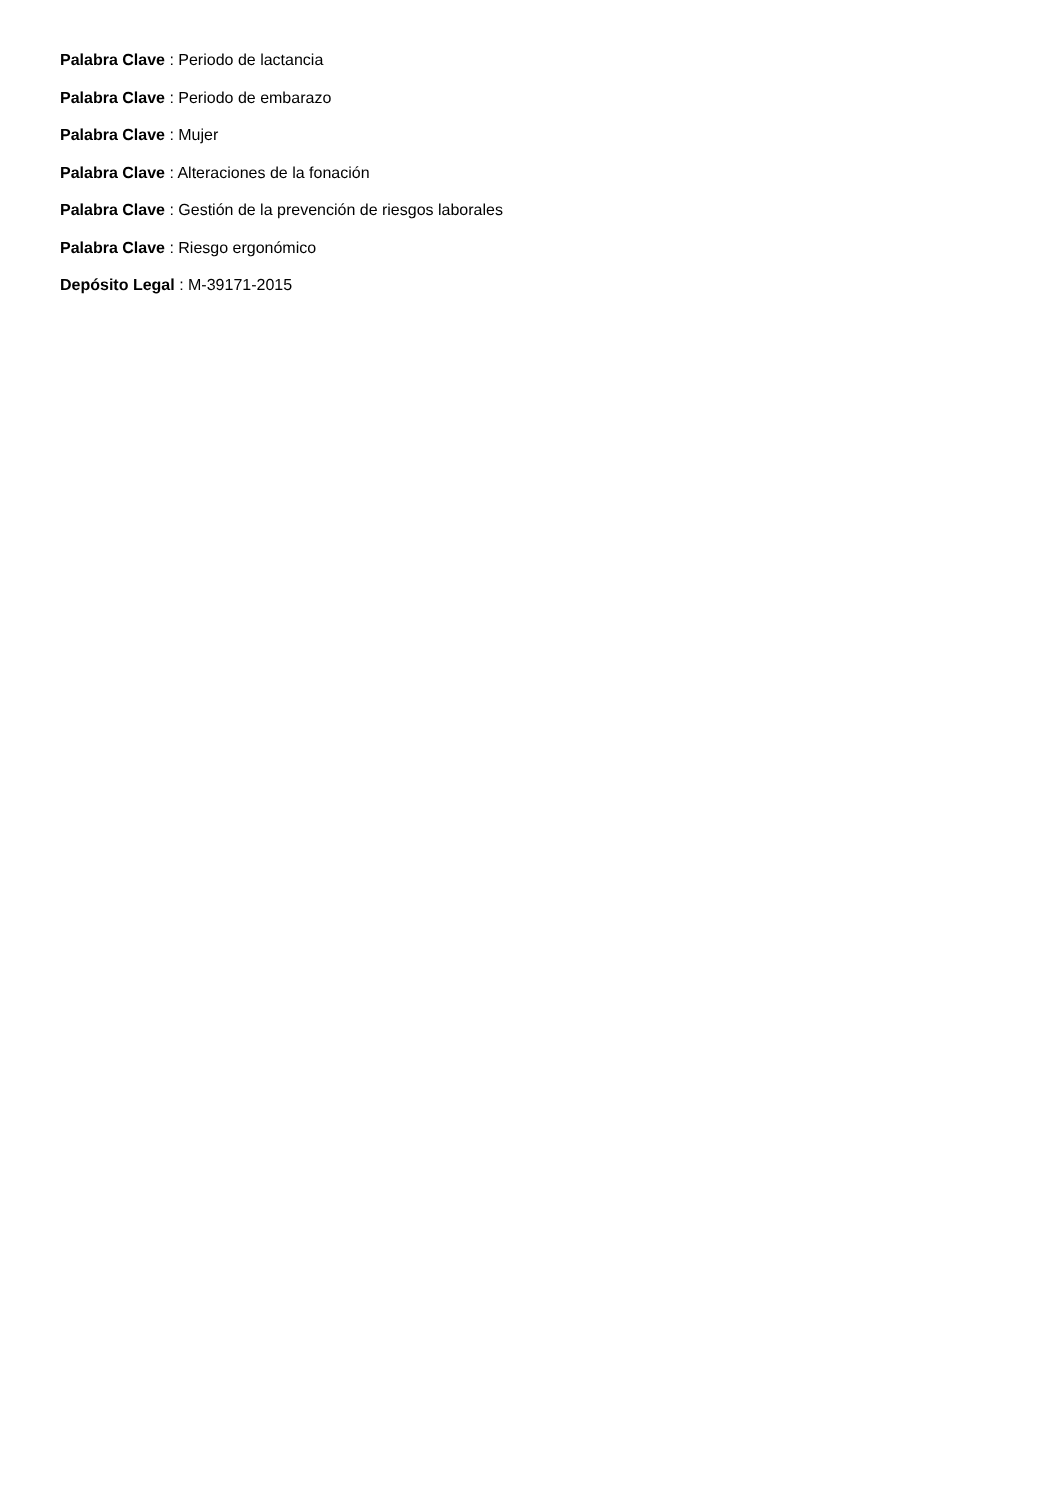Palabra Clave : Periodo de lactancia
Palabra Clave : Periodo de embarazo
Palabra Clave : Mujer
Palabra Clave : Alteraciones de la fonación
Palabra Clave : Gestión de la prevención de riesgos laborales
Palabra Clave : Riesgo ergonómico
Depósito Legal : M-39171-2015